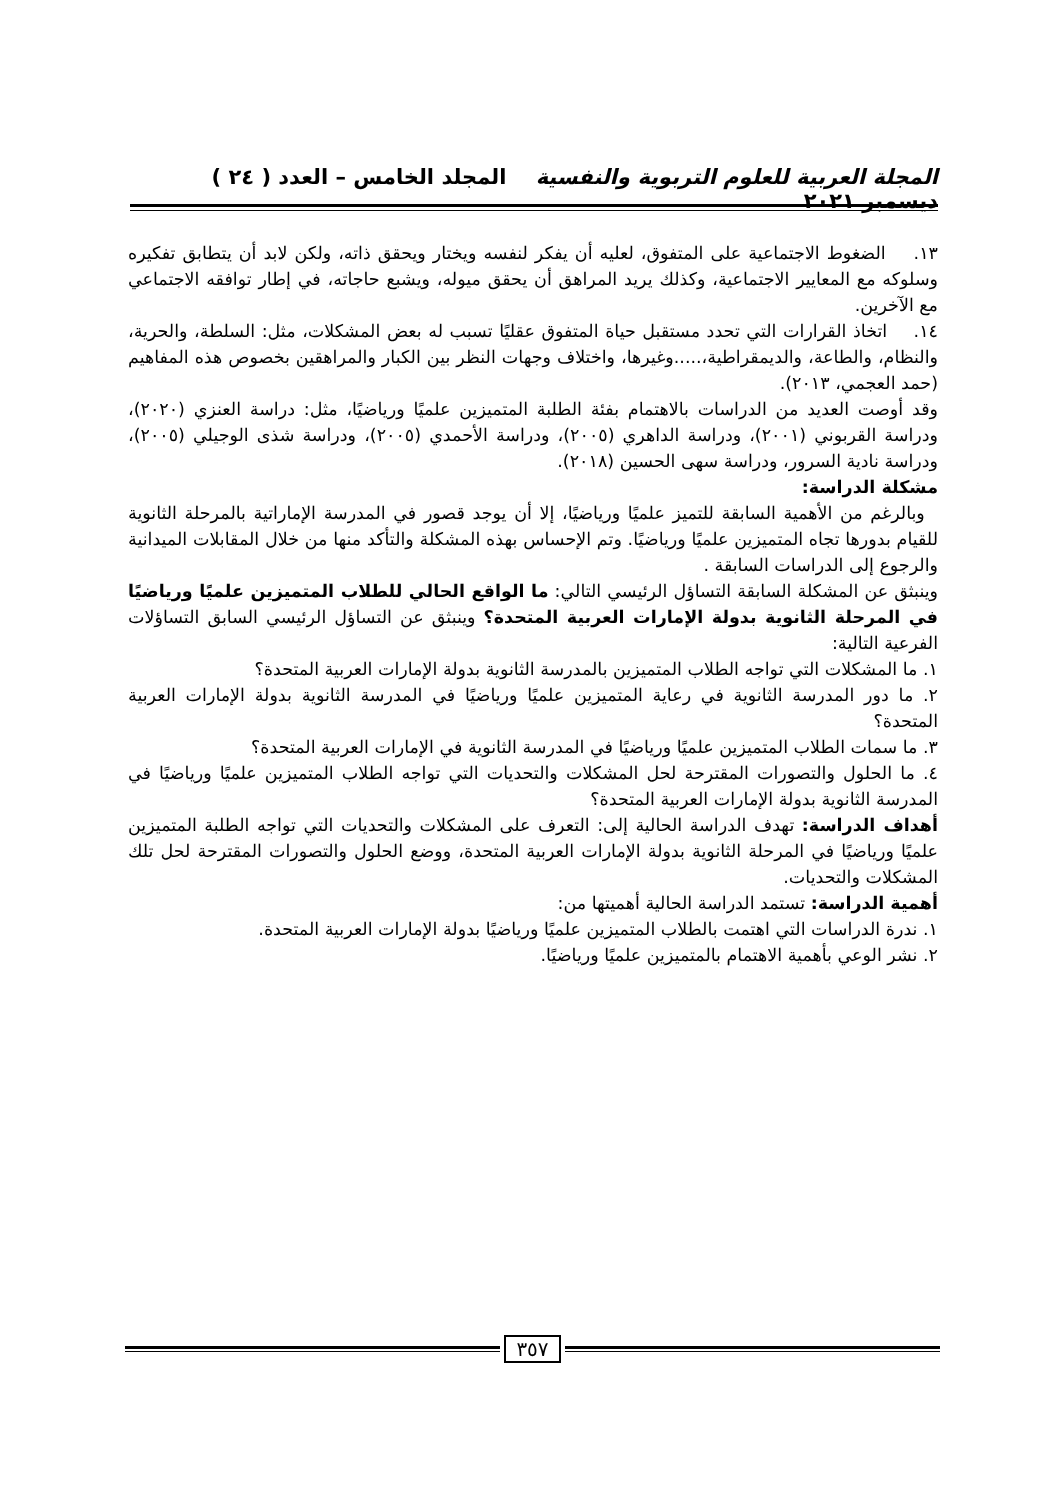المجلة العربية للعلوم التربوية والنفسية المجلد الخامس – العدد ( ٢٤ ) ديسمبر ٢٠٢١
١٣. الضغوط الاجتماعية على المتفوق، لعليه أن يفكر لنفسه ويختار ويحقق ذاته، ولكن لابد أن يتطابق تفكيره وسلوكه مع المعايير الاجتماعية، وكذلك يريد المراهق أن يحقق ميوله، ويشبع حاجاته، في إطار توافقه الاجتماعي مع الآخرين.
١٤. اتخاذ القرارات التي تحدد مستقبل حياة المتفوق عقليًا تسبب له بعض المشكلات، مثل: السلطة، والحرية، والنظام، والطاعة، والديمقراطية،.....وغيرها، واختلاف وجهات النظر بين الكبار والمراهقين بخصوص هذه المفاهيم (حمد العجمي، ٢٠١٣).
وقد أوصت العديد من الدراسات بالاهتمام بفئة الطلبة المتميزين علميًا ورياضيًا، مثل: دراسة العنزي (٢٠٢٠)، ودراسة القربوني (٢٠٠١)، ودراسة الداهري (٢٠٠٥)، ودراسة الأحمدي (٢٠٠٥)، ودراسة شذى الوجيلي (٢٠٠٥)، ودراسة نادية السرور، ودراسة سهى الحسين (٢٠١٨).
مشكلة الدراسة:
وبالرغم من الأهمية السابقة للتميز علميًا ورياضيًا، إلا أن يوجد قصور في المدرسة الإماراتية بالمرحلة الثانوية للقيام بدورها تجاه المتميزين علميًا ورياضيًا. وتم الإحساس بهذه المشكلة والتأكد منها من خلال المقابلات الميدانية والرجوع إلى الدراسات السابقة .
وينبثق عن المشكلة السابقة التساؤل الرئيسي التالي: ما الواقع الحالي للطلاب المتميزين علميًا ورياضيًا في المرحلة الثانوية بدولة الإمارات العربية المتحدة؟ وينبثق عن التساؤل الرئيسي السابق التساؤلات الفرعية التالية:
١. ما المشكلات التي تواجه الطلاب المتميزين بالمدرسة الثانوية بدولة الإمارات العربية المتحدة؟
٢. ما دور المدرسة الثانوية في رعاية المتميزين علميًا ورياضيًا في المدرسة الثانوية بدولة الإمارات العربية المتحدة؟
٣. ما سمات الطلاب المتميزين علميًا ورياضيًا في المدرسة الثانوية في الإمارات العربية المتحدة؟
٤. ما الحلول والتصورات المقترحة لحل المشكلات والتحديات التي تواجه الطلاب المتميزين علميًا ورياضيًا في المدرسة الثانوية بدولة الإمارات العربية المتحدة؟
أهداف الدراسة: تهدف الدراسة الحالية إلى: التعرف على المشكلات والتحديات التي تواجه الطلبة المتميزين علميًا ورياضيًا في المرحلة الثانوية بدولة الإمارات العربية المتحدة، ووضع الحلول والتصورات المقترحة لحل تلك المشكلات والتحديات.
أهمية الدراسة: تستمد الدراسة الحالية أهميتها من:
١. ندرة الدراسات التي اهتمت بالطلاب المتميزين علميًا ورياضيًا بدولة الإمارات العربية المتحدة.
٢. نشر الوعي بأهمية الاهتمام بالمتميزين علميًا ورياضيًا.
٣٥٧